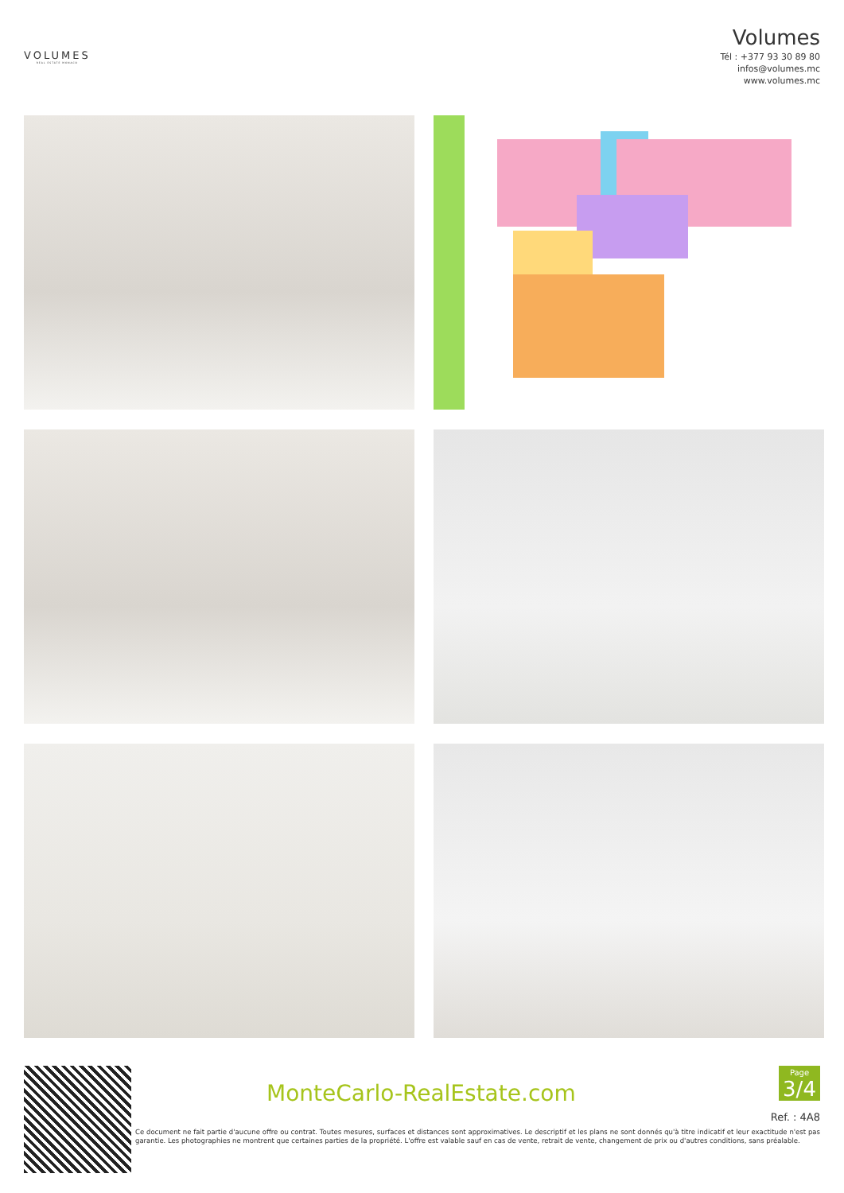VOLUMES
REAL ESTATE MONACO
Volumes
Tél : +377 93 30 89 80
infos@volumes.mc
www.volumes.mc
MonteCarlo-RealEstate.com
Page
3/4
Ref. : 4A8
Ce document ne fait partie d'aucune offre ou contrat. Toutes mesures, surfaces et distances sont approximatives. Le descriptif et les plans ne sont donnés qu'à titre indicatif et leur exactitude n'est pas garantie. Les photographies ne montrent que certaines parties de la propriété. L'offre est valable sauf en cas de vente, retrait de vente, changement de prix ou d'autres conditions, sans préalable.